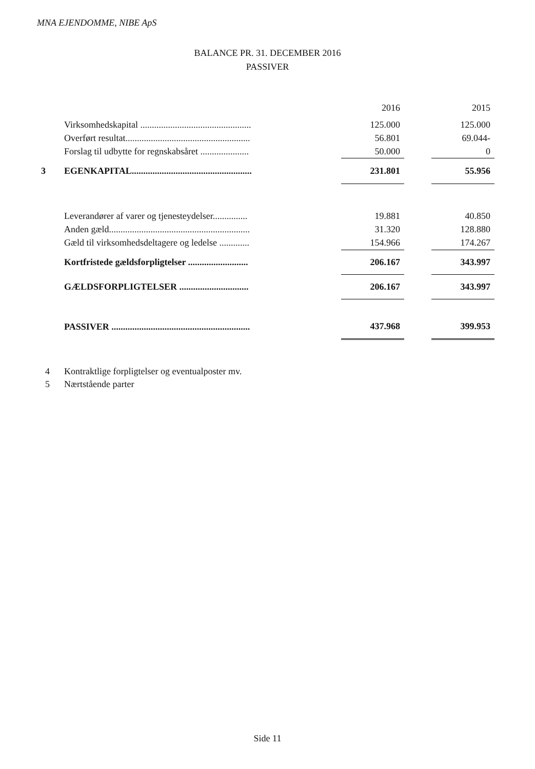MNA EJENDOMME, NIBE ApS
BALANCE PR. 31. DECEMBER 2016
PASSIVER
| | | | 2016 | | 2015 |
| | Virksomhedskapital ................................................ | | 125.000 | | 125.000 |
| | Overført resultat...................................................... | | 56.801 | | 69.044- |
| | Forslag til udbytte for regnskabsåret ..................... | | 50.000 | | 0 |
| 3 | EGENKAPITAL.................................................... | | 231.801 | | 55.956 |
| | Leverandører af varer og tjenesteydelser............... | | 19.881 | | 40.850 |
| | Anden gæld............................................................. | | 31.320 | | 128.880 |
| | Gæld til virksomhedsdeltagere og ledelse ............. | | 154.966 | | 174.267 |
| | Kortfristede gældsforpligtelser .......................... | | 206.167 | | 343.997 |
| | GÆLDSFORPLIGTELSER .............................. | | 206.167 | | 343.997 |
| | PASSIVER ............................................................ | | 437.968 | | 399.953 |
4 Kontraktlige forpligtelser og eventualposter mv.
5 Nærtstående parter
Side 11